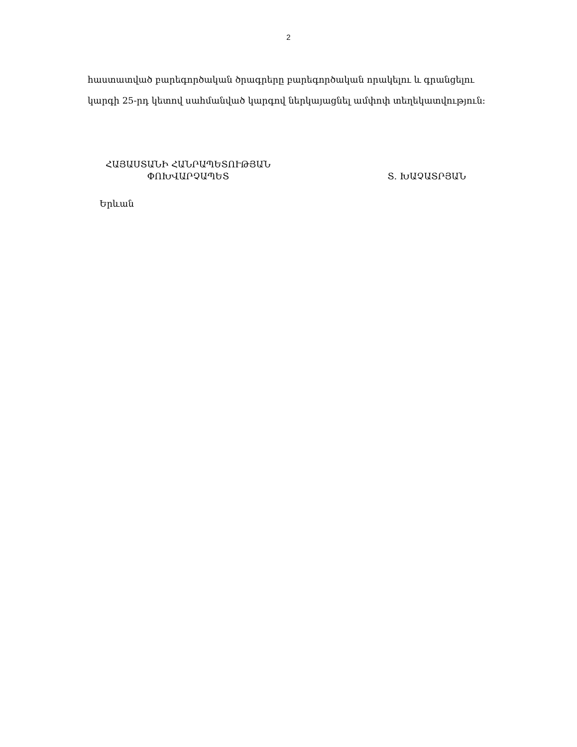2
հաստատված բարեգործական ծրագրերը բարեգործական որակելու և գրանցելու կարգի 25-րդ կետով սահմանված կարգով ներկայացնել ամփոփ տեղեկատվություն:
ՀԱՅԱՍՏԱՆԻ ՀԱՆՐԱՊԵՏՈՒԹՅԱՆ
ՓՈԽՎԱՐՉԱՊԵՏ
Տ. ԽԱՉԱՏՐՅԱՆ
Երևան